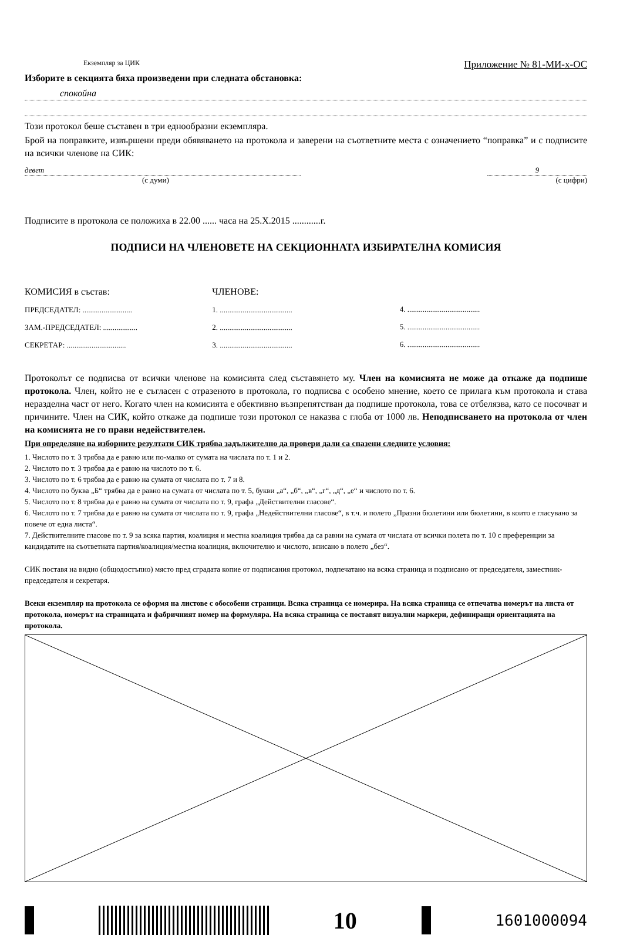Екземпляр за ЦИК Приложение № 81-МИ-х-ОС
Изборите в секцията бяха произведени при следната обстановка:
спокойна
Този протокол беше съставен в три еднообразни екземпляра.
Брой на поправките, извършени преди обявяването на протокола и заверени на съответните места с означението “поправка” и с подписите на всички членове на СИК:
девет 9
(с думи) (с цифри)
Подписите в протокола се положиха в 22.00 ...... часа на 25.X.2015 ............г.
ПОДПИСИ НА ЧЛЕНОВЕТЕ НА СЕКЦИОННАТА ИЗБИРАТЕЛНА КОМИСИЯ
КОМИСИЯ в състав:
ПРЕДСЕДАТЕЛ: ..........................
ЗАМ.-ПРЕДСЕДАТЕЛ: ..................
СЕКРЕТАР: ...............................
ЧЛЕНОВЕ:
1. ......................................
2. ......................................
3. ......................................
4. ......................................
5. ......................................
6. ......................................
Протоколът се подписва от всички членове на комисията след съставянето му. Член на комисията не може да откаже да подпише протокола. Член, който не е съгласен с отразеното в протокола, го подписва с особено мнение, което се прилага към протокола и става неразделна част от него. Когато член на комисията е обективно възпрепятстван да подпише протокола, това се отбелязва, като се посочват и причините. Член на СИК, който откаже да подпише този протокол се наказва с глоба от 1000 лв. Неподписването на протокола от член на комисията не го прави недействителен.
При определяне на изборните резултати СИК трябва задължително да провери дали са спазени следните условия:
1. Числото по т. 3 трябва да е равно или по-малко от сумата на числата по т. 1 и 2.
2. Числото по т. 3 трябва да е равно на числото по т. 6.
3. Числото по т. 6 трябва да е равно на сумата от числата по т. 7 и 8.
4. Числото по буква „Б“ трябва да е равно на сумата от числата по т. 5, букви „а“, „б“, „в“, „г“, „д“, „е“ и числото по т. 6.
5. Числото по т. 8 трябва да е равно на сумата от числата по т. 9, графа „Действителни гласове“.
6. Числото по т. 7 трябва да е равно на сумата от числата по т. 9, графа „Недействителни гласове“, в т.ч. и полето „Празни бюлетини или бюлетини, в които е гласувано за повече от една листа“.
7. Действителните гласове по т. 9 за всяка партия, коалиция и местна коалиция трябва да са равни на сумата от числата от всички полета по т. 10 с преференции за кандидатите на съответната партия/коалиция/местна коалиция, включително и числото, вписано в полето „без“.
СИК поставя на видно (общодостъпно) място пред сградата копие от подписания протокол, подпечатано на всяка страница и подписано от председателя, заместник-председателя и секретаря.
Всеки екземпляр на протокола се оформя на листове с обособени страници. Всяка страница се номерира. На всяка страница се отпечатва номерът на листа от протокола, номерът на страницата и фабричният номер на формуляра. На всяка страница се поставят визуални маркери, дефиниращи ориентацията на протокола.
10 1601000094